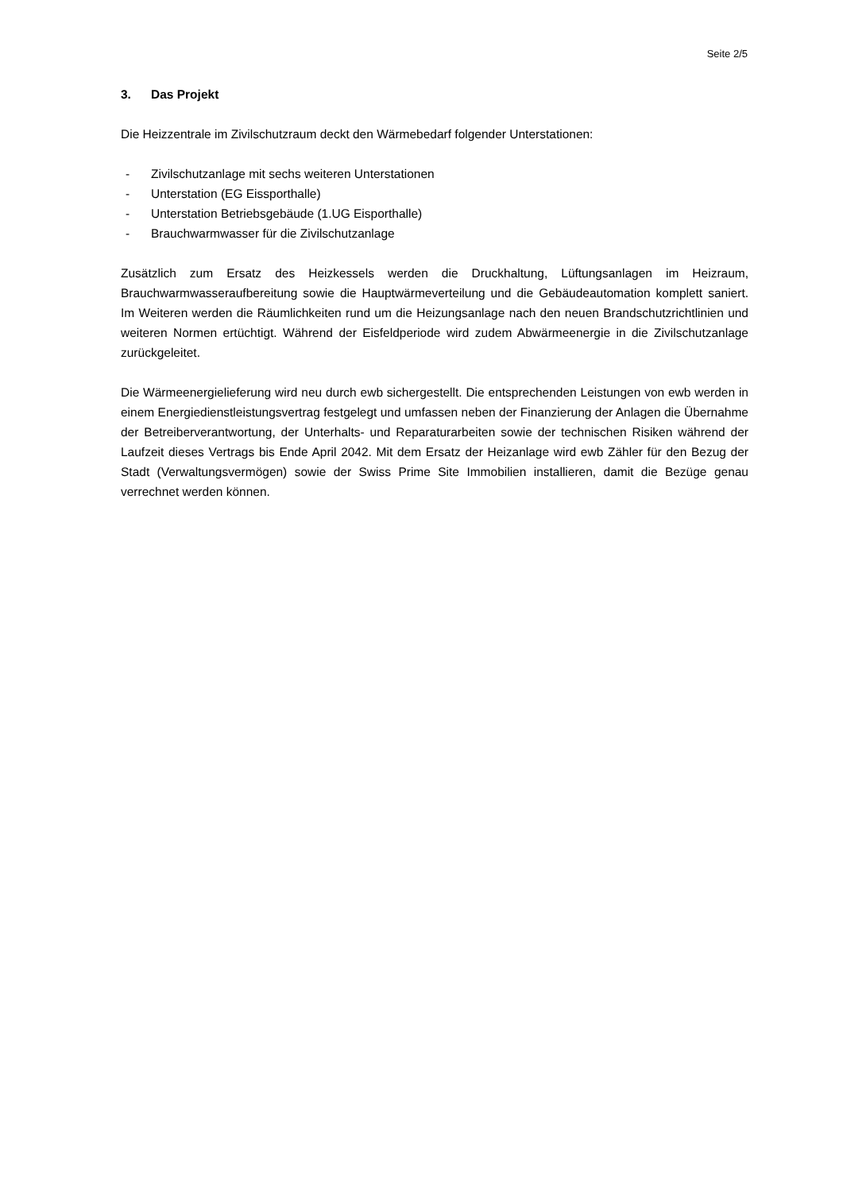Seite 2/5
3. Das Projekt
Die Heizzentrale im Zivilschutzraum deckt den Wärmebedarf folgender Unterstationen:
- Zivilschutzanlage mit sechs weiteren Unterstationen
- Unterstation (EG Eissporthalle)
- Unterstation Betriebsgebäude (1.UG Eisporthalle)
- Brauchwarmwasser für die Zivilschutzanlage
Zusätzlich zum Ersatz des Heizkessels werden die Druckhaltung, Lüftungsanlagen im Heizraum, Brauchwarmwasseraufbereitung sowie die Hauptwärmeverteilung und die Gebäudeautomation komplett saniert. Im Weiteren werden die Räumlichkeiten rund um die Heizungsanlage nach den neuen Brandschutzrichtlinien und weiteren Normen ertüchtigt. Während der Eisfeldperiode wird zudem Abwärmeenergie in die Zivilschutzanlage zurückgeleitet.
Die Wärmeenergielieferung wird neu durch ewb sichergestellt. Die entsprechenden Leistungen von ewb werden in einem Energiedienstleistungsvertrag festgelegt und umfassen neben der Finanzierung der Anlagen die Übernahme der Betreiberverantwortung, der Unterhalts- und Reparaturarbeiten sowie der technischen Risiken während der Laufzeit dieses Vertrags bis Ende April 2042. Mit dem Ersatz der Heizanlage wird ewb Zähler für den Bezug der Stadt (Verwaltungsvermögen) sowie der Swiss Prime Site Immobilien installieren, damit die Bezüge genau verrechnet werden können.